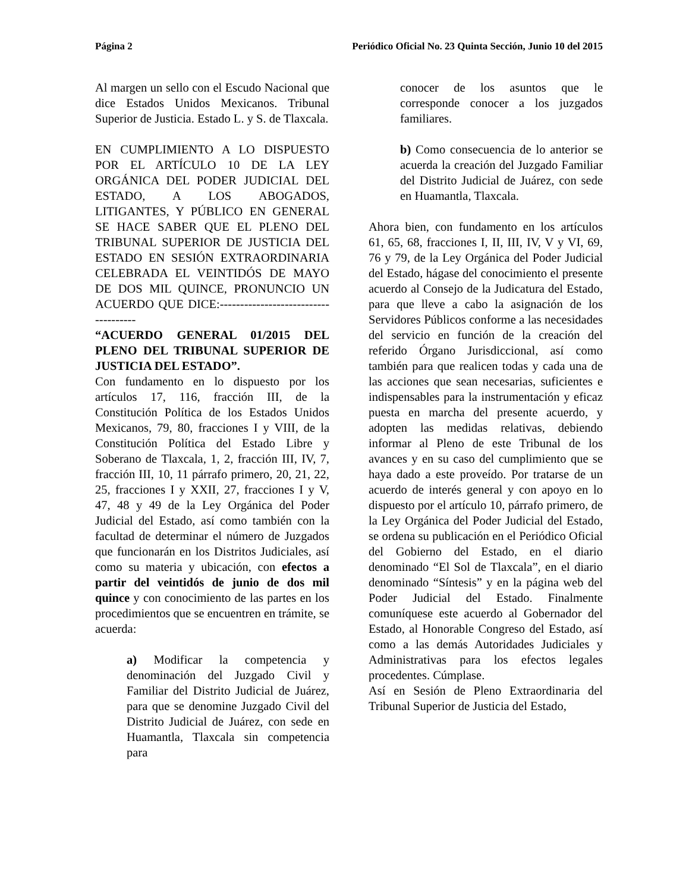Página 2 Periódico Oficial No. 23 Quinta Sección, Junio 10 del 2015
Al margen un sello con el Escudo Nacional que dice Estados Unidos Mexicanos. Tribunal Superior de Justicia. Estado L. y S. de Tlaxcala.
EN CUMPLIMIENTO A LO DISPUESTO POR EL ARTÍCULO 10 DE LA LEY ORGÁNICA DEL PODER JUDICIAL DEL ESTADO, A LOS ABOGADOS, LITIGANTES, Y PÚBLICO EN GENERAL SE HACE SABER QUE EL PLENO DEL TRIBUNAL SUPERIOR DE JUSTICIA DEL ESTADO EN SESIÓN EXTRAORDINARIA CELEBRADA EL VEINTIDÓS DE MAYO DE DOS MIL QUINCE, PRONUNCIO UN ACUERDO QUE DICE:-------------------------------------
“ACUERDO GENERAL 01/2015 DEL PLENO DEL TRIBUNAL SUPERIOR DE JUSTICIA DEL ESTADO”.
Con fundamento en lo dispuesto por los artículos 17, 116, fracción III, de la Constitución Política de los Estados Unidos Mexicanos, 79, 80, fracciones I y VIII, de la Constitución Política del Estado Libre y Soberano de Tlaxcala, 1, 2, fracción III, IV, 7, fracción III, 10, 11 párrafo primero, 20, 21, 22, 25, fracciones I y XXII, 27, fracciones I y V, 47, 48 y 49 de la Ley Orgánica del Poder Judicial del Estado, así como también con la facultad de determinar el número de Juzgados que funcionarán en los Distritos Judiciales, así como su materia y ubicación, con efectos a partir del veintidós de junio de dos mil quince y con conocimiento de las partes en los procedimientos que se encuentren en trámite, se acuerda:
a) Modificar la competencia y denominación del Juzgado Civil y Familiar del Distrito Judicial de Juárez, para que se denomine Juzgado Civil del Distrito Judicial de Juárez, con sede en Huamantla, Tlaxcala sin competencia para
conocer de los asuntos que le corresponde conocer a los juzgados familiares.
b) Como consecuencia de lo anterior se acuerda la creación del Juzgado Familiar del Distrito Judicial de Juárez, con sede en Huamantla, Tlaxcala.
Ahora bien, con fundamento en los artículos 61, 65, 68, fracciones I, II, III, IV, V y VI, 69, 76 y 79, de la Ley Orgánica del Poder Judicial del Estado, hágase del conocimiento el presente acuerdo al Consejo de la Judicatura del Estado, para que lleve a cabo la asignación de los Servidores Públicos conforme a las necesidades del servicio en función de la creación del referido Órgano Jurisdiccional, así como también para que realicen todas y cada una de las acciones que sean necesarias, suficientes e indispensables para la instrumentación y eficaz puesta en marcha del presente acuerdo, y adopten las medidas relativas, debiendo informar al Pleno de este Tribunal de los avances y en su caso del cumplimiento que se haya dado a este proveído. Por tratarse de un acuerdo de interés general y con apoyo en lo dispuesto por el artículo 10, párrafo primero, de la Ley Orgánica del Poder Judicial del Estado, se ordena su publicación en el Periódico Oficial del Gobierno del Estado, en el diario denominado “El Sol de Tlaxcala”, en el diario denominado “Síntesis” y en la página web del Poder Judicial del Estado. Finalmente comuníquese este acuerdo al Gobernador del Estado, al Honorable Congreso del Estado, así como a las demás Autoridades Judiciales y Administrativas para los efectos legales procedentes. Cúmplase.
Así en Sesión de Pleno Extraordinaria del Tribunal Superior de Justicia del Estado,